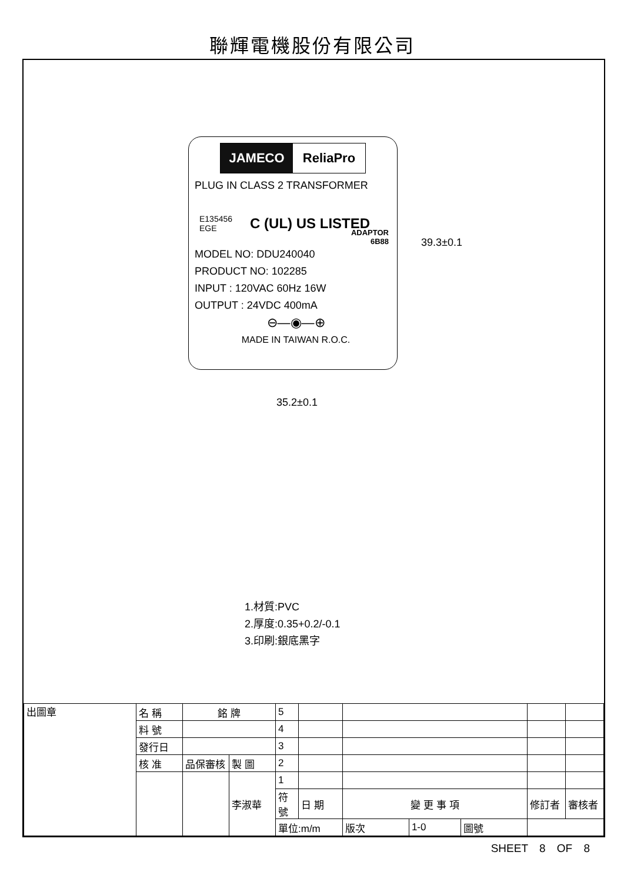聯輝電機股份有限公司
JAMECO ReliaPro
PLUG IN CLASS 2 TRANSFORMER
E135456
EGE C (UL) US LISTED
ADAPTOR
6B88
MODEL NO: DDU240040
PRODUCT NO: 102285
INPUT : 120VAC 60Hz 16W
OUTPUT : 24VDC 400mA
⊖—◉—⊕
MADE IN TAIWAN R.O.C.
39.3±0.1
35.2±0.1
1.材質:PVC
2.厚度:0.35+0.2/-0.1
3.印刷:銀底黑字
| 出圖章 | 名 稱 | 銘 牌 | | 5 | | | | | | | |
| | 料 號 | | | 4 | | | | | | | |
| | 發行日 | | | 3 | | | | | | | |
| | 核 准 | 品保審核 | 製 圖 | 2 | | | | | | | |
| | | | 李淑華 | 1 | | | | | | | |
| | | | | 符號 | 日 期 | 變 更 事 項 | | | | 修訂者 | 審核者 |
| | | | | 單位:m/m | | 版次 | 1-0 | 圖號 | | | |
SHEET 8 OF 8